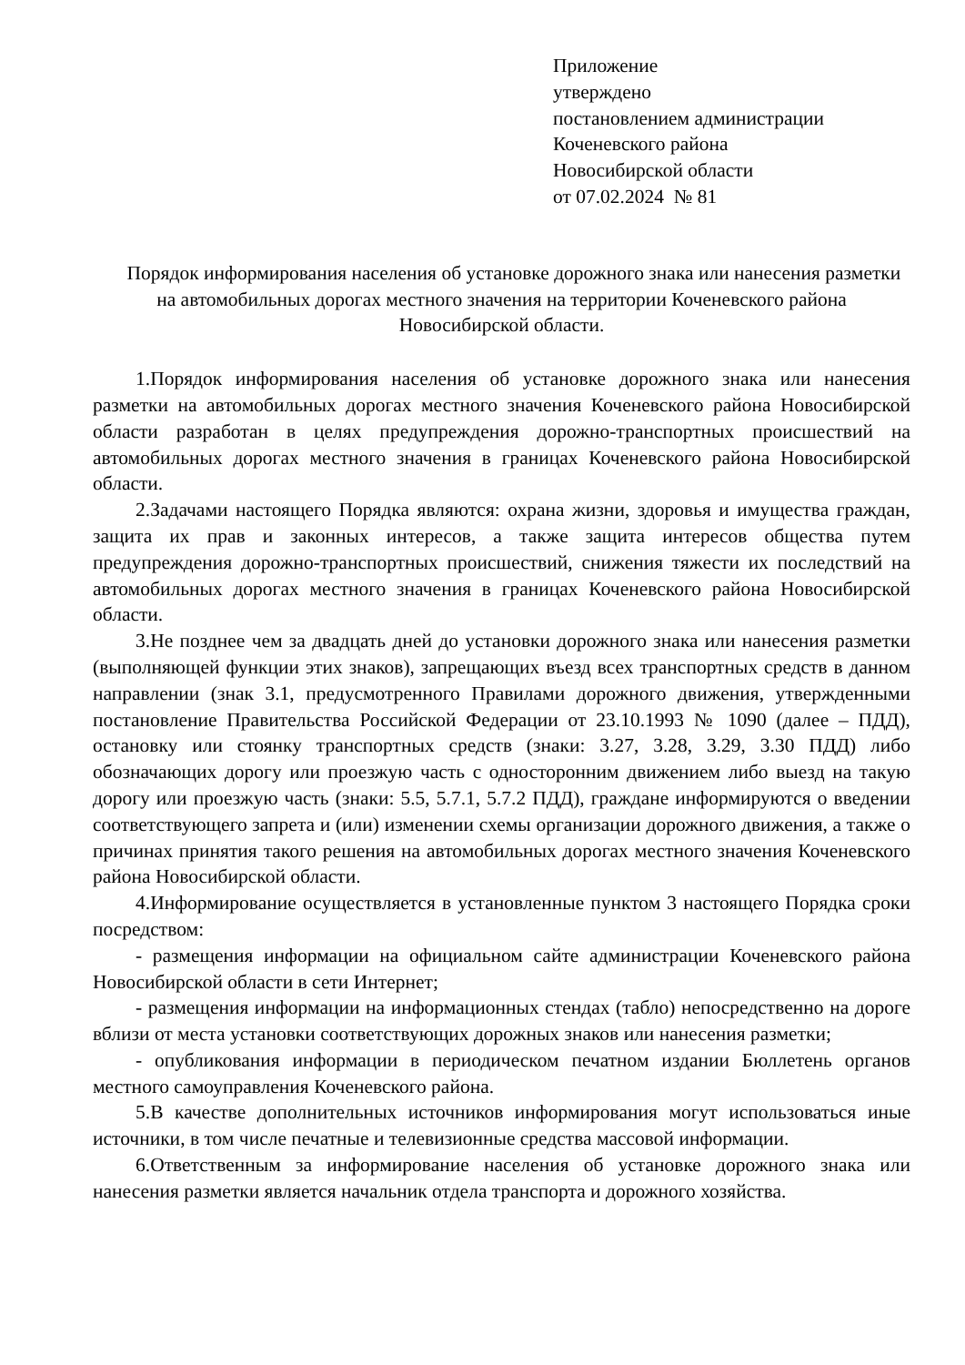Приложение
утверждено
постановлением администрации
Коченевского района
Новосибирской области
от 07.02.2024 № 81
Порядок информирования населения об установке дорожного знака или нанесения разметки на автомобильных дорогах местного значения на территории Коченевского района Новосибирской области.
1.Порядок информирования населения об установке дорожного знака или нанесения разметки на автомобильных дорогах местного значения Коченевского района Новосибирской области разработан в целях предупреждения дорожно-транспортных происшествий на автомобильных дорогах местного значения в границах Коченевского района Новосибирской области.
2.Задачами настоящего Порядка являются: охрана жизни, здоровья и имущества граждан, защита их прав и законных интересов, а также защита интересов общества путем предупреждения дорожно-транспортных происшествий, снижения тяжести их последствий на автомобильных дорогах местного значения в границах Коченевского района Новосибирской области.
3.Не позднее чем за двадцать дней до установки дорожного знака или нанесения разметки (выполняющей функции этих знаков), запрещающих въезд всех транспортных средств в данном направлении (знак 3.1, предусмотренного Правилами дорожного движения, утвержденными постановление Правительства Российской Федерации от 23.10.1993 № 1090 (далее – ПДД), остановку или стоянку транспортных средств (знаки: 3.27, 3.28, 3.29, 3.30 ПДД) либо обозначающих дорогу или проезжую часть с односторонним движением либо выезд на такую дорогу или проезжую часть (знаки: 5.5, 5.7.1, 5.7.2 ПДД), граждане информируются о введении соответствующего запрета и (или) изменении схемы организации дорожного движения, а также о причинах принятия такого решения на автомобильных дорогах местного значения Коченевского района Новосибирской области.
4.Информирование осуществляется в установленные пунктом 3 настоящего Порядка сроки посредством:
- размещения информации на официальном сайте администрации Коченевского района Новосибирской области в сети Интернет;
- размещения информации на информационных стендах (табло) непосредственно на дороге вблизи от места установки соответствующих дорожных знаков или нанесения разметки;
- опубликования информации в периодическом печатном издании Бюллетень органов местного самоуправления Коченевского района.
5.В качестве дополнительных источников информирования могут использоваться иные источники, в том числе печатные и телевизионные средства массовой информации.
6.Ответственным за информирование населения об установке дорожного знака или нанесения разметки является начальник отдела транспорта и дорожного хозяйства.